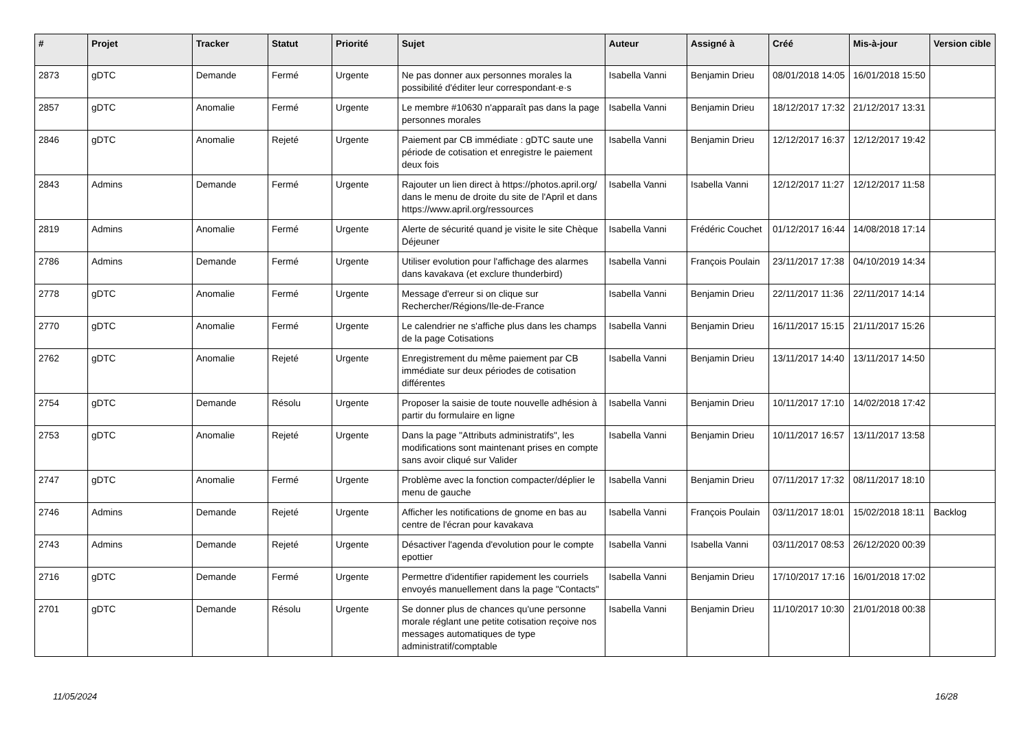| # | Projet | Tracker | Statut | Priorité | Sujet | Auteur | Assigné à | Créé | Mis-à-jour | Version cible |
| --- | --- | --- | --- | --- | --- | --- | --- | --- | --- | --- |
| 2873 | gDTC | Demande | Fermé | Urgente | Ne pas donner aux personnes morales la possibilité d'éditer leur correspondant·e·s | Isabella Vanni | Benjamin Drieu | 08/01/2018 14:05 | 16/01/2018 15:50 | |
| 2857 | gDTC | Anomalie | Fermé | Urgente | Le membre #10630 n'apparaît pas dans la page personnes morales | Isabella Vanni | Benjamin Drieu | 18/12/2017 17:32 | 21/12/2017 13:31 | |
| 2846 | gDTC | Anomalie | Rejeté | Urgente | Paiement par CB immédiate : gDTC saute une période de cotisation et enregistre le paiement deux fois | Isabella Vanni | Benjamin Drieu | 12/12/2017 16:37 | 12/12/2017 19:42 | |
| 2843 | Admins | Demande | Fermé | Urgente | Rajouter un lien direct à https://photos.april.org/ dans le menu de droite du site de l'April et dans https://www.april.org/ressources | Isabella Vanni | Isabella Vanni | 12/12/2017 11:27 | 12/12/2017 11:58 | |
| 2819 | Admins | Anomalie | Fermé | Urgente | Alerte de sécurité quand je visite le site Chèque Déjeuner | Isabella Vanni | Frédéric Couchet | 01/12/2017 16:44 | 14/08/2018 17:14 | |
| 2786 | Admins | Demande | Fermé | Urgente | Utiliser evolution pour l'affichage des alarmes dans kavakava (et exclure thunderbird) | Isabella Vanni | François Poulain | 23/11/2017 17:38 | 04/10/2019 14:34 | |
| 2778 | gDTC | Anomalie | Fermé | Urgente | Message d'erreur si on clique sur Rechercher/Régions/Ile-de-France | Isabella Vanni | Benjamin Drieu | 22/11/2017 11:36 | 22/11/2017 14:14 | |
| 2770 | gDTC | Anomalie | Fermé | Urgente | Le calendrier ne s'affiche plus dans les champs de la page Cotisations | Isabella Vanni | Benjamin Drieu | 16/11/2017 15:15 | 21/11/2017 15:26 | |
| 2762 | gDTC | Anomalie | Rejeté | Urgente | Enregistrement du même paiement par CB immédiate sur deux périodes de cotisation différentes | Isabella Vanni | Benjamin Drieu | 13/11/2017 14:40 | 13/11/2017 14:50 | |
| 2754 | gDTC | Demande | Résolu | Urgente | Proposer la saisie de toute nouvelle adhésion à partir du formulaire en ligne | Isabella Vanni | Benjamin Drieu | 10/11/2017 17:10 | 14/02/2018 17:42 | |
| 2753 | gDTC | Anomalie | Rejeté | Urgente | Dans la page "Attributs administratifs", les modifications sont maintenant prises en compte sans avoir cliqué sur Valider | Isabella Vanni | Benjamin Drieu | 10/11/2017 16:57 | 13/11/2017 13:58 | |
| 2747 | gDTC | Anomalie | Fermé | Urgente | Problème avec la fonction compacter/déplier le menu de gauche | Isabella Vanni | Benjamin Drieu | 07/11/2017 17:32 | 08/11/2017 18:10 | |
| 2746 | Admins | Demande | Rejeté | Urgente | Afficher les notifications de gnome en bas au centre de l'écran pour kavakava | Isabella Vanni | François Poulain | 03/11/2017 18:01 | 15/02/2018 18:11 | Backlog |
| 2743 | Admins | Demande | Rejeté | Urgente | Désactiver l'agenda d'evolution pour le compte epottier | Isabella Vanni | Isabella Vanni | 03/11/2017 08:53 | 26/12/2020 00:39 | |
| 2716 | gDTC | Demande | Fermé | Urgente | Permettre d'identifier rapidement les courriels envoyés manuellement dans la page "Contacts" | Isabella Vanni | Benjamin Drieu | 17/10/2017 17:16 | 16/01/2018 17:02 | |
| 2701 | gDTC | Demande | Résolu | Urgente | Se donner plus de chances qu'une personne morale réglant une petite cotisation reçoive nos messages automatiques de type administratif/comptable | Isabella Vanni | Benjamin Drieu | 11/10/2017 10:30 | 21/01/2018 00:38 | |
11/05/2024 16/28